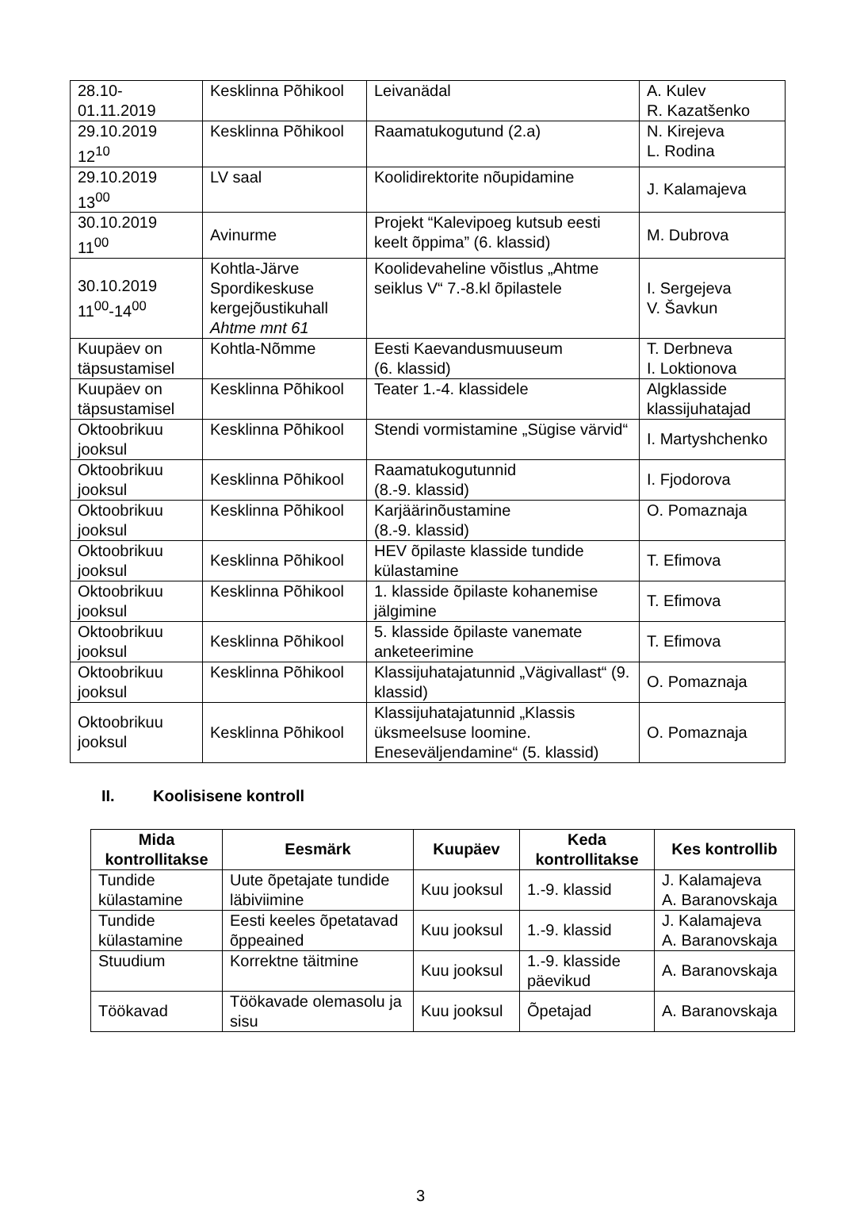| 28.10- 01.11.2019 | Kesklinna Põhikool | Leivanädal | A. Kulev R. Kazatšenko |
| 29.10.2019 12<sup>10</sup> | Kesklinna Põhikool | Raamatukogutund (2.a) | N. Kirejeva L. Rodina |
| 29.10.2019 13<sup>00</sup> | LV saal | Koolidirektorite nõupidamine | J. Kalamajeva |
| 30.10.2019 11<sup>00</sup> | Avinurme | Projekt “Kalevipoeg kutsub eesti keelt õppima” (6. klassid) | M. Dubrova |
| 30.10.2019 11<sup>00</sup>-14<sup>00</sup> | Kohtla-Järve Spordikeskuse kergejõustikuhall Ahtme mnt 61 | Koolidevaheline võistlus „Ahtme seiklus V“ 7.-8.kl õpilastele | I. Sergejeva V. Šavkun |
| Kuupäev on täpsustamisel | Kohtla-Nõmme | Eesti Kaevandusmuuseum (6. klassid) | T. Derbneva I. Loktionova |
| Kuupäev on täpsustamisel | Kesklinna Põhikool | Teater 1.-4. klassidele | Algklasside klassijuhatajad |
| Oktoobrikuu jooksul | Kesklinna Põhikool | Stendi vormistamine „Sügise värvid“ | I. Martyshchenko |
| Oktoobrikuu jooksul | Kesklinna Põhikool | Raamatukogutunnid (8.-9. klassid) | I. Fjodorova |
| Oktoobrikuu jooksul | Kesklinna Põhikool | Karjäärinõustamine (8.-9. klassid) | O. Pomaznaja |
| Oktoobrikuu jooksul | Kesklinna Põhikool | HEV õpilaste klasside tundide külastamine | T. Efimova |
| Oktoobrikuu jooksul | Kesklinna Põhikool | 1. klasside õpilaste kohanemise jälgimine | T. Efimova |
| Oktoobrikuu jooksul | Kesklinna Põhikool | 5. klasside õpilaste vanemate anketeerimine | T. Efimova |
| Oktoobrikuu jooksul | Kesklinna Põhikool | Klassijuhatajatunnid „Vägivallast“ (9. klassid) | O. Pomaznaja |
| Oktoobrikuu jooksul | Kesklinna Põhikool | Klassijuhatajatunnid „Klassis üksmeelsuse loomine. Eneseväljendamine“ (5. klassid) | O. Pomaznaja |
II. Koolisisene kontroll
| Mida kontrollitakse | Eesmärk | Kuupäev | Keda kontrollitakse | Kes kontrollib |
| --- | --- | --- | --- | --- |
| Tundide külastamine | Uute õpetajate tundide läbiviimine | Kuu jooksul | 1.-9. klassid | J. Kalamajeva A. Baranovskaja |
| Tundide külastamine | Eesti keeles õpetatavad õppeained | Kuu jooksul | 1.-9. klassid | J. Kalamajeva A. Baranovskaja |
| Stuudium | Korrektne täitmine | Kuu jooksul | 1.-9. klasside päevikud | A. Baranovskaja |
| Töökavad | Töökavade olemasolu ja sisu | Kuu jooksul | Õpetajad | A. Baranovskaja |
3